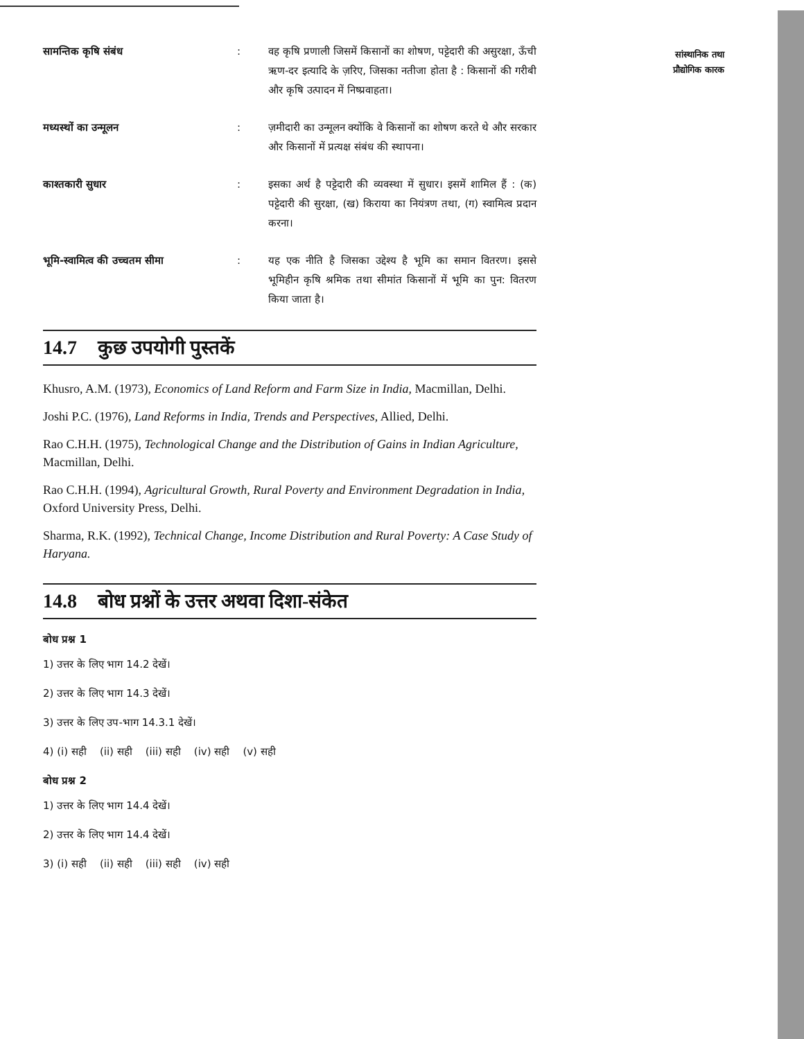सांस्थानिक तथा
प्रौद्योगिक कारक
सामन्तिक कृषि संबंध : वह कृषि प्रणाली जिसमें किसानों का शोषण, पट्टेदारी की असुरक्षा, ऊँची ऋण-दर इत्यादि के ज़रिए, जिसका नतीजा होता है : किसानों की गरीबी और कृषि उत्पादन में निष्प्रवाहता।
मध्यस्थों का उन्मूलन : ज़मीदारी का उन्मूलन क्योंकि वे किसानों का शोषण करते थे और सरकार और किसानों में प्रत्यक्ष संबंध की स्थापना।
काश्तकारी सुधार : इसका अर्थ है पट्टेदारी की व्यवस्था में सुधार। इसमें शामिल हैं : (क) पट्टेदारी की सुरक्षा, (ख) किराया का नियंत्रण तथा, (ग) स्वामित्व प्रदान करना।
भूमि-स्वामित्व की उच्चतम सीमा : यह एक नीति है जिसका उद्देश्य है भूमि का समान वितरण। इससे भूमिहीन कृषि श्रमिक तथा सीमांत किसानों में भूमि का पुन: वितरण किया जाता है।
14.7 कुछ उपयोगी पुस्तकें
Khusro, A.M. (1973), Economics of Land Reform and Farm Size in India, Macmillan, Delhi.
Joshi P.C. (1976), Land Reforms in India, Trends and Perspectives, Allied, Delhi.
Rao C.H.H. (1975), Technological Change and the Distribution of Gains in Indian Agriculture, Macmillan, Delhi.
Rao C.H.H. (1994), Agricultural Growth, Rural Poverty and Environment Degradation in India, Oxford University Press, Delhi.
Sharma, R.K. (1992), Technical Change, Income Distribution and Rural Poverty: A Case Study of Haryana.
14.8 बोध प्रश्नों के उत्तर अथवा दिशा-संकेत
बोध प्रश्न 1
1) उत्तर के लिए भाग 14.2 देखें।
2) उत्तर के लिए भाग 14.3 देखें।
3) उत्तर के लिए उप-भाग 14.3.1 देखें।
4) (i) सही (ii) सही (iii) सही (iv) सही (v) सही
बोध प्रश्न 2
1) उत्तर के लिए भाग 14.4 देखें।
2) उत्तर के लिए भाग 14.4 देखें।
3) (i) सही (ii) सही (iii) सही (iv) सही